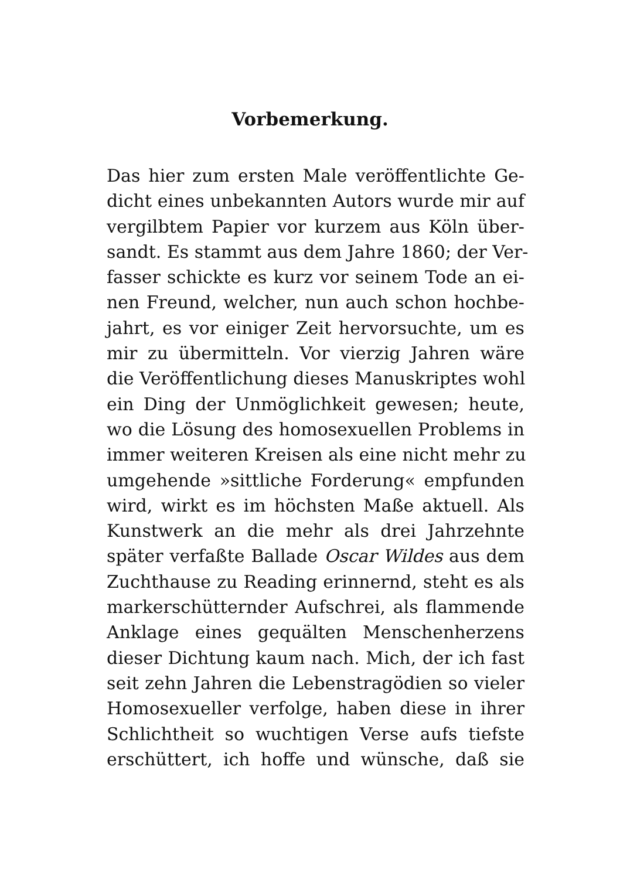Vorbemerkung.
Das hier zum ersten Male veröffentlichte Ge-
dicht eines unbekannten Autors wurde mir auf
vergilbtem Papier vor kurzem aus Köln über-
sandt. Es stammt aus dem Jahre 1860; der Ver-
fasser schickte es kurz vor seinem Tode an ei-
nen Freund, welcher, nun auch schon hochbe-
jahrt, es vor einiger Zeit hervorsuchte, um es
mir zu übermitteln. Vor vierzig Jahren wäre
die Veröffentlichung dieses Manuskriptes wohl
ein Ding der Unmöglichkeit gewesen; heute,
wo die Lösung des homosexuellen Problems in
immer weiteren Kreisen als eine nicht mehr zu
umgehende »sittliche Forderung« empfunden
wird, wirkt es im höchsten Maße aktuell. Als
Kunstwerk an die mehr als drei Jahrzehnte
später verfaßte Ballade Oscar Wildes aus dem
Zuchthause zu Reading erinnernd, steht es als
markerschütternder Aufschrei, als flammende
Anklage eines gequälten Menschenherzens
dieser Dichtung kaum nach. Mich, der ich fast
seit zehn Jahren die Lebenstragödien so vieler
Homosexueller verfolge, haben diese in ihrer
Schlichtheit so wuchtigen Verse aufs tiefste
erschüttert, ich hoffe und wünsche, daß sie